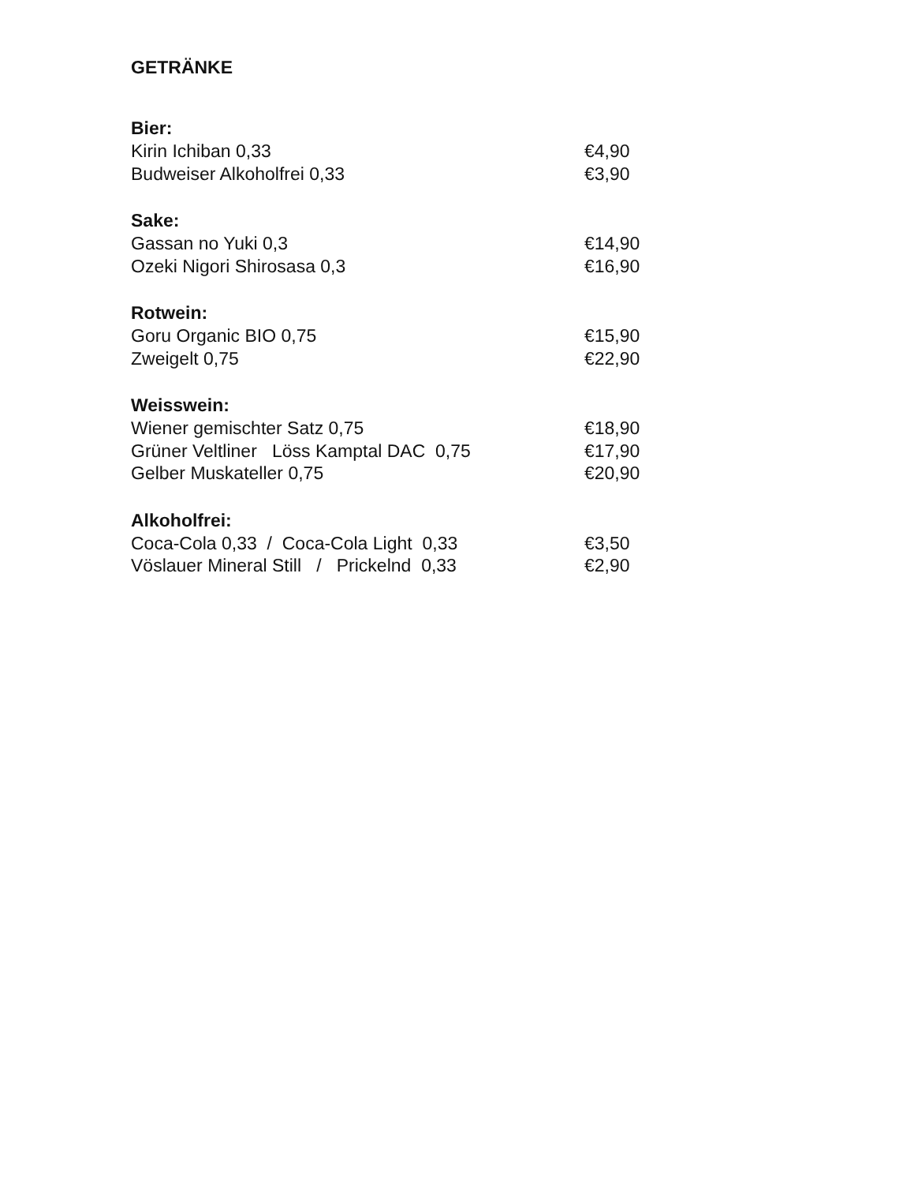GETRÄNKE
Bier:
Kirin Ichiban 0,33 €4,90
Budweiser Alkoholfrei 0,33 €3,90
Sake:
Gassan no Yuki 0,3 €14,90
Ozeki Nigori Shirosasa 0,3 €16,90
Rotwein:
Goru Organic BIO 0,75 €15,90
Zweigelt 0,75 €22,90
Weisswein:
Wiener gemischter Satz 0,75 €18,90
Grüner Veltliner Löss Kamptal DAC 0,75 €17,90
Gelber Muskateller 0,75 €20,90
Alkoholfrei:
Coca-Cola 0,33 / Coca-Cola Light 0,33 €3,50
Vöslauer Mineral Still / Prickelnd 0,33 €2,90